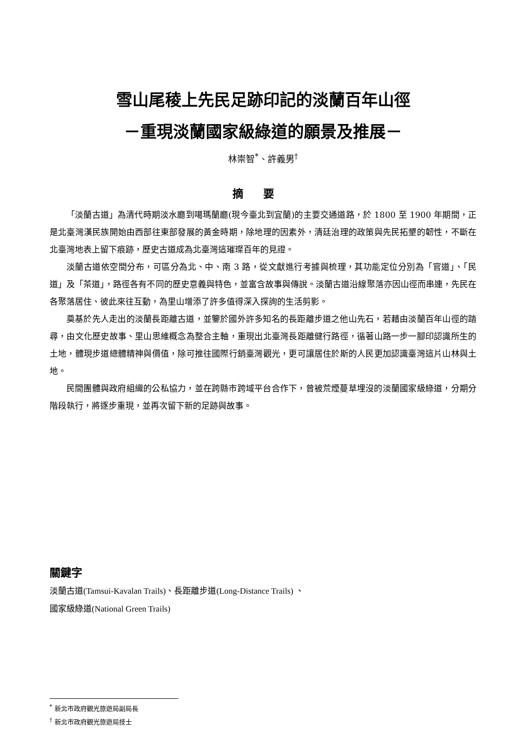雪山尾稜上先民足跡印記的淡蘭百年山徑
－重現淡蘭國家級綠道的願景及推展－
林崇智<sup>*</sup>、許義男<sup>†</sup>
摘要
「淡蘭古道」為清代時期淡水廳到噶瑪蘭廳(現今臺北到宜蘭)的主要交通道路，於 1800 至 1900 年期間，正是北臺灣漢民族開始由西部往東部發展的黃金時期，除地理的因素外，清廷治理的政策與先民拓墾的韌性，不斷在北臺灣地表上留下痕跡，歷史古道成為北臺灣這璀璨百年的見證。
淡蘭古道依空間分布，可區分為北、中、南 3 路，從文獻進行考據與梳理，其功能定位分別為「官道」、「民道」及「茶道」，路徑各有不同的歷史意義與特色，並富含故事與傳說。淡蘭古道沿線聚落亦因山徑而串連，先民在各聚落居住、彼此來往互動，為里山增添了許多值得深入探詢的生活剪影。
奠基於先人走出的淡蘭長距離古道，並鑒於國外許多知名的長距離步道之他山先石，若藉由淡蘭百年山徑的踏尋，由文化歷史故事、里山思維概念為整合主軸，重現出北臺灣長距離健行路徑，循著山路一步一腳印認識所生的土地，體現步道總體精神與價值，除可推往國際行銷臺灣觀光，更可讓居住於斯的人民更加認識臺灣這片山林與土地。
民間團體與政府組織的公私協力，並在跨縣市跨域平台合作下，曾被荒煙蔓草埋沒的淡蘭國家級綠道，分期分階段執行，將逐步重現，並再次留下新的足跡與故事。
關鍵字
淡蘭古道(Tamsui-Kavalan Trails)、長距離步道(Long-Distance Trails) 、
國家級綠道(National Green Trails)
<sup>*</sup> 新北市政府觀光旅遊局副局長
<sup>†</sup> 新北市政府觀光旅遊局技士